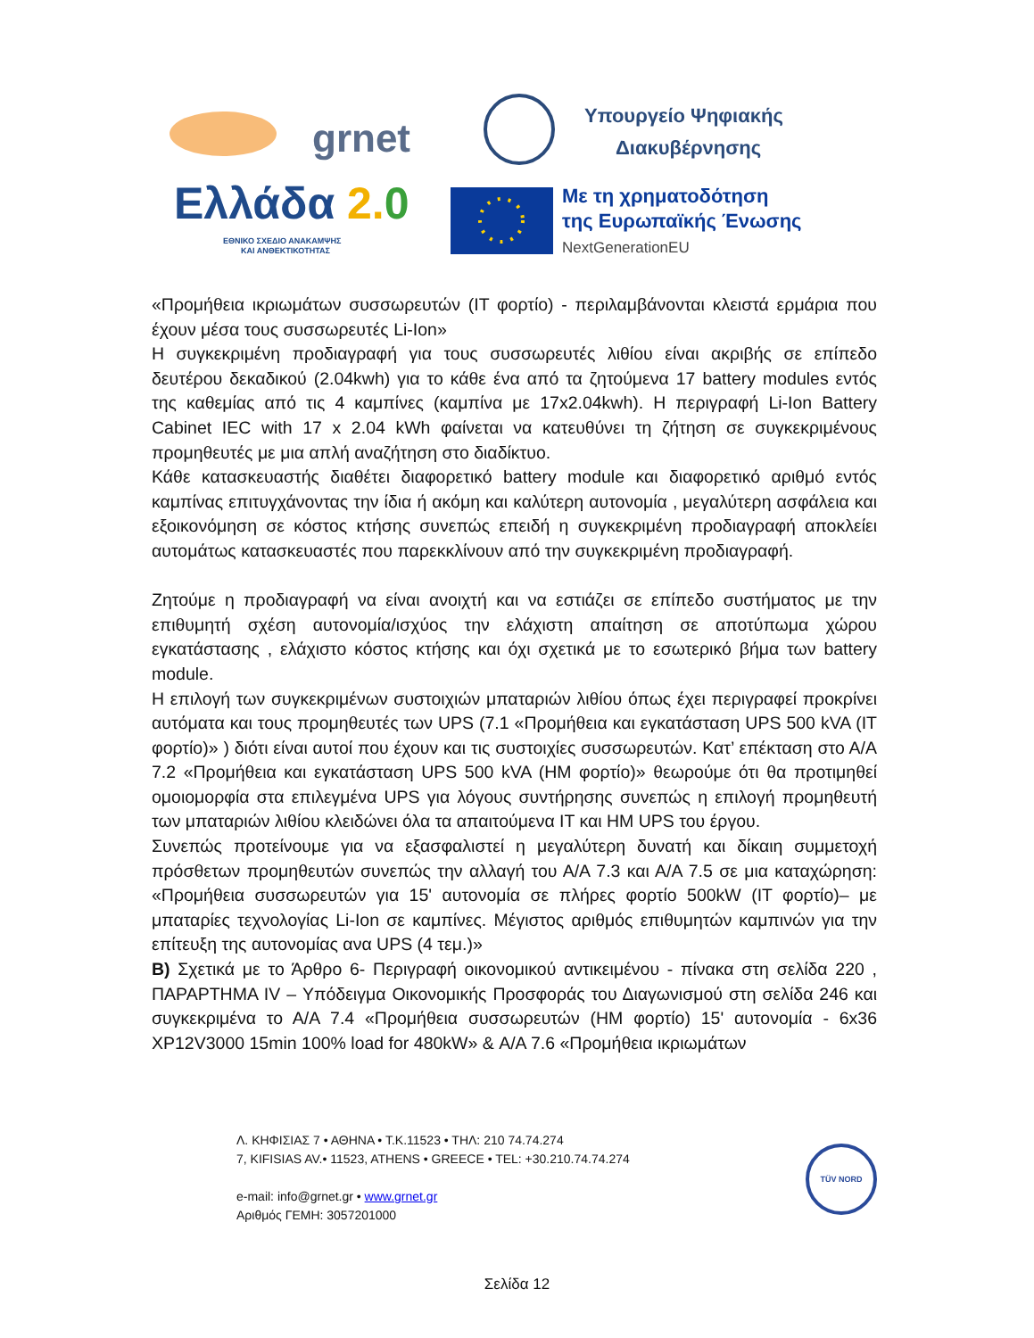grnet
Υπουργείο Ψηφιακής
Διακυβέρνησης
Ελλάδα 2.0
ΕΘΝΙΚΟ ΣΧΕΔΙΟ ΑΝΑΚΑΜΨΗΣ
ΚΑΙ ΑΝΘΕΚΤΙΚΟΤΗΤΑΣ
Με τη χρηματοδότηση
της Ευρωπαϊκής Ένωσης
NextGenerationEU
«Προμήθεια ικριωμάτων συσσωρευτών (IT φορτίο) - περιλαμβάνονται κλειστά ερμάρια που έχουν μέσα τους συσσωρευτές Li-Ion»
Η συγκεκριμένη προδιαγραφή για τους συσσωρευτές λιθίου είναι ακριβής σε επίπεδο δευτέρου δεκαδικού (2.04kwh) για το κάθε ένα από τα ζητούμενα 17 battery modules εντός της καθεμίας από τις 4 καμπίνες (καμπίνα με 17x2.04kwh). Η περιγραφή Li-Ion Battery Cabinet IEC with 17 x 2.04 kWh φαίνεται να κατευθύνει τη ζήτηση σε συγκεκριμένους προμηθευτές με μια απλή αναζήτηση στο διαδίκτυο.
Κάθε κατασκευαστής διαθέτει διαφορετικό battery module και διαφορετικό αριθμό εντός καμπίνας επιτυγχάνοντας την ίδια ή ακόμη και καλύτερη αυτονομία , μεγαλύτερη ασφάλεια και εξοικονόμηση σε κόστος κτήσης συνεπώς επειδή η συγκεκριμένη προδιαγραφή αποκλείει αυτομάτως κατασκευαστές που παρεκκλίνουν από την συγκεκριμένη προδιαγραφή.
Ζητούμε η προδιαγραφή να είναι ανοιχτή και να εστιάζει σε επίπεδο συστήματος με την επιθυμητή σχέση αυτονομία/ισχύος την ελάχιστη απαίτηση σε αποτύπωμα χώρου εγκατάστασης , ελάχιστο κόστος κτήσης και όχι σχετικά με το εσωτερικό βήμα των battery module.
Η επιλογή των συγκεκριμένων συστοιχιών μπαταριών λιθίου όπως έχει περιγραφεί προκρίνει αυτόματα και τους προμηθευτές των UPS (7.1 «Προμήθεια και εγκατάσταση UPS 500 kVA (IT φορτίο)» ) διότι είναι αυτοί που έχουν και τις συστοιχίες συσσωρευτών. Κατ’ επέκταση στο Α/Α 7.2 «Προμήθεια και εγκατάσταση UPS 500 kVA (HM φορτίο)» θεωρούμε ότι θα προτιμηθεί ομοιομορφία στα επιλεγμένα UPS για λόγους συντήρησης συνεπώς η επιλογή προμηθευτή των μπαταριών λιθίου κλειδώνει όλα τα απαιτούμενα IT και HM UPS του έργου.
Συνεπώς προτείνουμε για να εξασφαλιστεί η μεγαλύτερη δυνατή και δίκαιη συμμετοχή πρόσθετων προμηθευτών συνεπώς την αλλαγή του Α/Α 7.3 και Α/Α 7.5 σε μια καταχώρηση: «Προμήθεια συσσωρευτών για 15' αυτονομία σε πλήρες φορτίο 500kW (IT φορτίο)– με μπαταρίες τεχνολογίας Li-Ion σε καμπίνες. Μέγιστος αριθμός επιθυμητών καμπινών για την επίτευξη της αυτονομίας ανα UPS (4 τεμ.)»
Β) Σχετικά με το Άρθρο 6- Περιγραφή οικονομικού αντικειμένου - πίνακα στη σελίδα 220 , ΠΑΡΑΡΤΗΜΑ IV – Υπόδειγμα Οικονομικής Προσφοράς του Διαγωνισμού στη σελίδα 246 και συγκεκριμένα το Α/Α 7.4 «Προμήθεια συσσωρευτών (HM φορτίο) 15' αυτονομία - 6x36 XP12V3000 15min 100% load for 480kW» & Α/Α 7.6 «Προμήθεια ικριωμάτων
Λ. ΚΗΦΙΣΙΑΣ 7 • ΑΘΗΝΑ • Τ.Κ.11523 • ΤΗΛ: 210 74.74.274
7, KIFISIAS AV.• 11523, ATHENS • GREECE • TEL: +30.210.74.74.274
e-mail: info@grnet.gr • www.grnet.gr
Αριθμός ΓΕΜΗ: 3057201000
TÜV NORD
Σελίδα 12